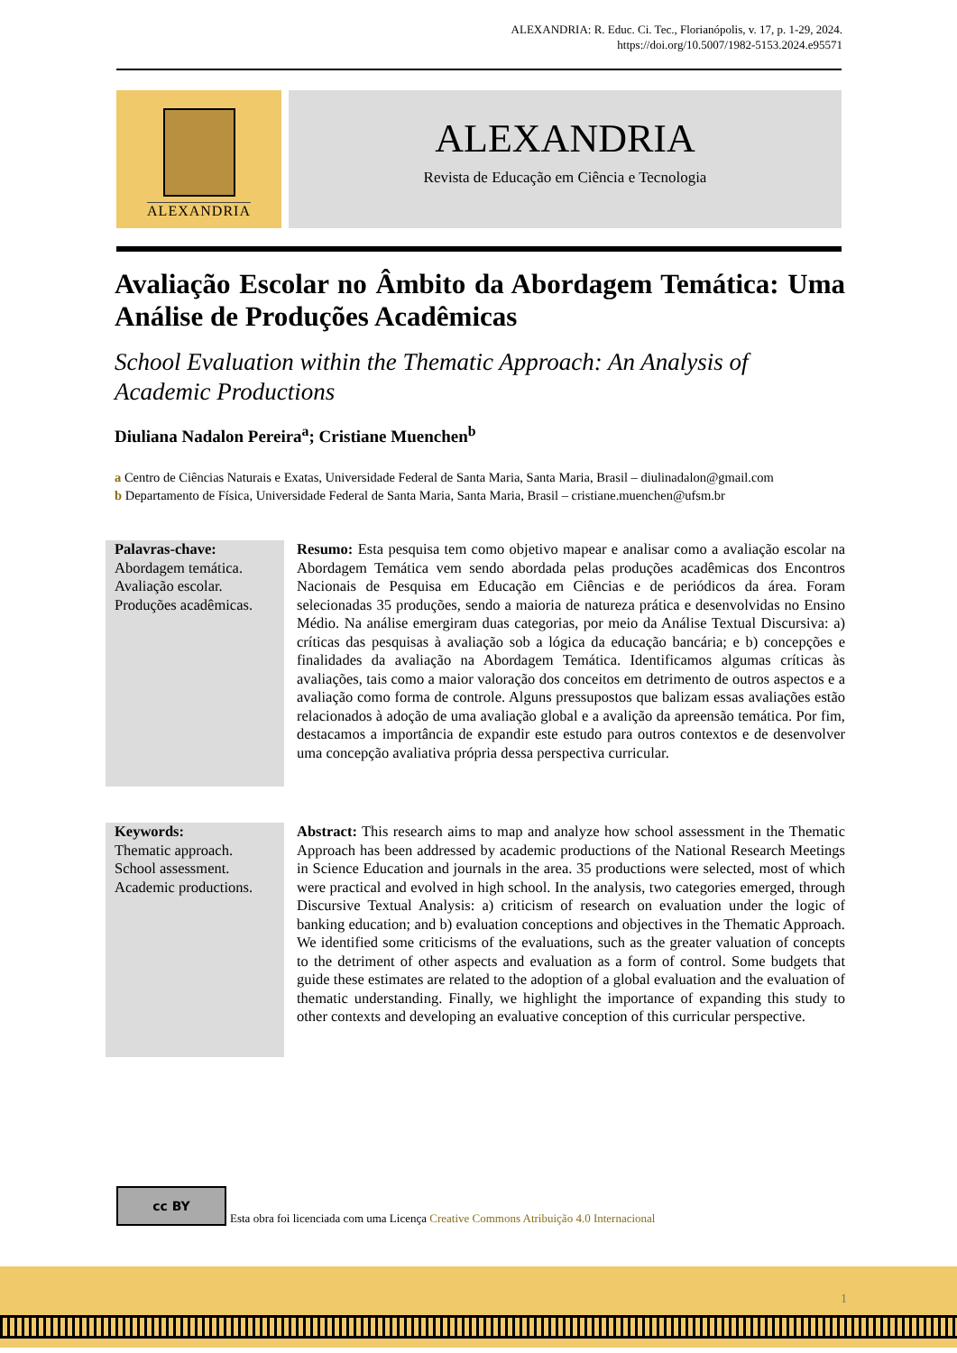ALEXANDRIA: R. Educ. Ci. Tec., Florianópolis, v. 17, p. 1-29, 2024.
https://doi.org/10.5007/1982-5153.2024.e95571
ALEXANDRIA
ALEXANDRIA
Revista de Educação em Ciência e Tecnologia
Avaliação Escolar no Âmbito da Abordagem Temática: Uma Análise de Produções Acadêmicas
School Evaluation within the Thematic Approach: An Analysis of Academic Productions
Diuliana Nadalon Pereira<sup>a</sup>; Cristiane Muenchen<sup>b</sup>
a Centro de Ciências Naturais e Exatas, Universidade Federal de Santa Maria, Santa Maria, Brasil – diulinadalon@gmail.com
b Departamento de Física, Universidade Federal de Santa Maria, Santa Maria, Brasil – cristiane.muenchen@ufsm.br
Palavras-chave:
Abordagem temática.
Avaliação escolar.
Produções acadêmicas.
Resumo: Esta pesquisa tem como objetivo mapear e analisar como a avaliação escolar na Abordagem Temática vem sendo abordada pelas produções acadêmicas dos Encontros Nacionais de Pesquisa em Educação em Ciências e de periódicos da área. Foram selecionadas 35 produções, sendo a maioria de natureza prática e desenvolvidas no Ensino Médio. Na análise emergiram duas categorias, por meio da Análise Textual Discursiva: a) críticas das pesquisas à avaliação sob a lógica da educação bancária; e b) concepções e finalidades da avaliação na Abordagem Temática. Identificamos algumas críticas às avaliações, tais como a maior valoração dos conceitos em detrimento de outros aspectos e a avaliação como forma de controle. Alguns pressupostos que balizam essas avaliações estão relacionados à adoção de uma avaliação global e a avalição da apreensão temática. Por fim, destacamos a importância de expandir este estudo para outros contextos e de desenvolver uma concepção avaliativa própria dessa perspectiva curricular.
Keywords:
Thematic approach.
School assessment.
Academic productions.
Abstract: This research aims to map and analyze how school assessment in the Thematic Approach has been addressed by academic productions of the National Research Meetings in Science Education and journals in the area. 35 productions were selected, most of which were practical and evolved in high school. In the analysis, two categories emerged, through Discursive Textual Analysis: a) criticism of research on evaluation under the logic of banking education; and b) evaluation conceptions and objectives in the Thematic Approach. We identified some criticisms of the evaluations, such as the greater valuation of concepts to the detriment of other aspects and evaluation as a form of control. Some budgets that guide these estimates are related to the adoption of a global evaluation and the evaluation of thematic understanding. Finally, we highlight the importance of expanding this study to other contexts and developing an evaluative conception of this curricular perspective.
cc BY
Esta obra foi licenciada com uma Licença Creative Commons Atribuição 4.0 Internacional
1